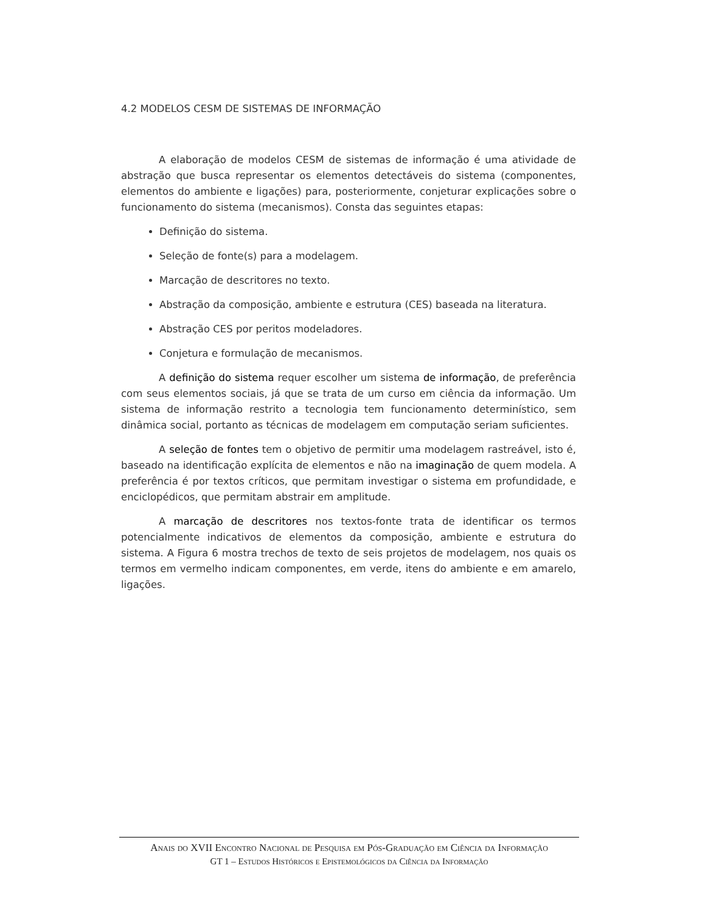4.2 MODELOS CESM DE SISTEMAS DE INFORMAÇÃO
A elaboração de modelos CESM de sistemas de informação é uma atividade de abstração que busca representar os elementos detectáveis do sistema (componentes, elementos do ambiente e ligações) para, posteriormente, conjeturar explicações sobre o funcionamento do sistema (mecanismos). Consta das seguintes etapas:
Definição do sistema.
Seleção de fonte(s) para a modelagem.
Marcação de descritores no texto.
Abstração da composição, ambiente e estrutura (CES) baseada na literatura.
Abstração CES por peritos modeladores.
Conjetura e formulação de mecanismos.
A definição do sistema requer escolher um sistema de informação, de preferência com seus elementos sociais, já que se trata de um curso em ciência da informação. Um sistema de informação restrito a tecnologia tem funcionamento determinístico, sem dinâmica social, portanto as técnicas de modelagem em computação seriam suficientes.
A seleção de fontes tem o objetivo de permitir uma modelagem rastreável, isto é, baseado na identificação explícita de elementos e não na imaginação de quem modela. A preferência é por textos críticos, que permitam investigar o sistema em profundidade, e enciclopédicos, que permitam abstrair em amplitude.
A marcação de descritores nos textos-fonte trata de identificar os termos potencialmente indicativos de elementos da composição, ambiente e estrutura do sistema. A Figura 6 mostra trechos de texto de seis projetos de modelagem, nos quais os termos em vermelho indicam componentes, em verde, itens do ambiente e em amarelo, ligações.
Anais do XVII Encontro Nacional de Pesquisa em Pós-Graduação em Ciência da Informação
GT 1 – Estudos Históricos e Epistemológicos da Ciência da Informação